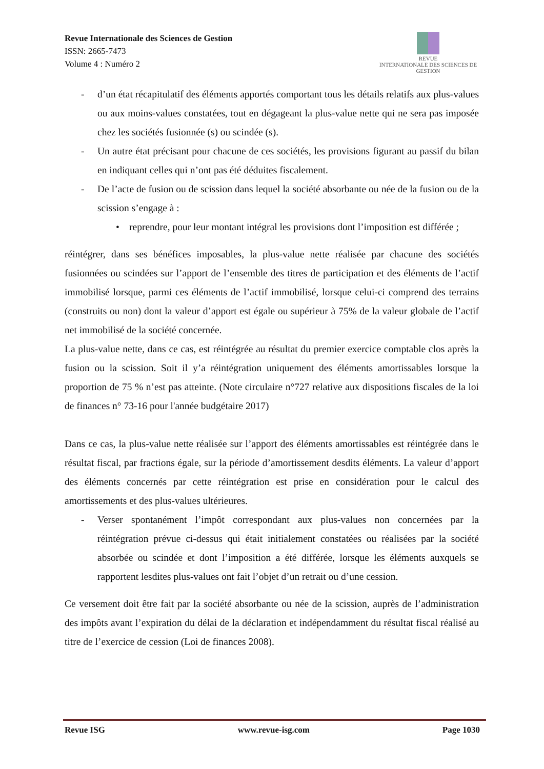Revue Internationale des Sciences de Gestion
ISSN: 2665-7473
Volume 4 : Numéro 2
REVUE
INTERNATIONALE DES SCIENCES DE GESTION
- d’un état récapitulatif des éléments apportés comportant tous les détails relatifs aux plus-values ou aux moins-values constatées, tout en dégageant la plus-value nette qui ne sera pas imposée chez les sociétés fusionnée (s) ou scindée (s).
- Un autre état précisant pour chacune de ces sociétés, les provisions figurant au passif du bilan en indiquant celles qui n’ont pas été déduites fiscalement.
- De l’acte de fusion ou de scission dans lequel la société absorbante ou née de la fusion ou de la scission s’engage à :
• reprendre, pour leur montant intégral les provisions dont l’imposition est différée ;
réintégrer, dans ses bénéfices imposables, la plus-value nette réalisée par chacune des sociétés fusionnées ou scindées sur l’apport de l’ensemble des titres de participation et des éléments de l’actif immobilisé lorsque, parmi ces éléments de l’actif immobilisé, lorsque celui-ci comprend des terrains (construits ou non) dont la valeur d’apport est égale ou supérieur à 75% de la valeur globale de l’actif net immobilisé de la société concernée.
La plus-value nette, dans ce cas, est réintégrée au résultat du premier exercice comptable clos après la fusion ou la scission. Soit il y’a réintégration uniquement des éléments amortissables lorsque la proportion de 75 % n’est pas atteinte. (Note circulaire n°727 relative aux dispositions fiscales de la loi de finances n° 73-16 pour l'année budgétaire 2017)
Dans ce cas, la plus-value nette réalisée sur l’apport des éléments amortissables est réintégrée dans le résultat fiscal, par fractions égale, sur la période d’amortissement desdits éléments. La valeur d’apport des éléments concernés par cette réintégration est prise en considération pour le calcul des amortissements et des plus-values ultérieures.
- Verser spontanément l’impôt correspondant aux plus-values non concernées par la réintégration prévue ci-dessus qui était initialement constatées ou réalisées par la société absorbée ou scindée et dont l’imposition a été différée, lorsque les éléments auxquels se rapportent lesdites plus-values ont fait l’objet d’un retrait ou d’une cession.
Ce versement doit être fait par la société absorbante ou née de la scission, auprès de l’administration des impôts avant l’expiration du délai de la déclaration et indépendamment du résultat fiscal réalisé au titre de l’exercice de cession (Loi de finances 2008).
Revue ISG www.revue-isg.com Page 1030